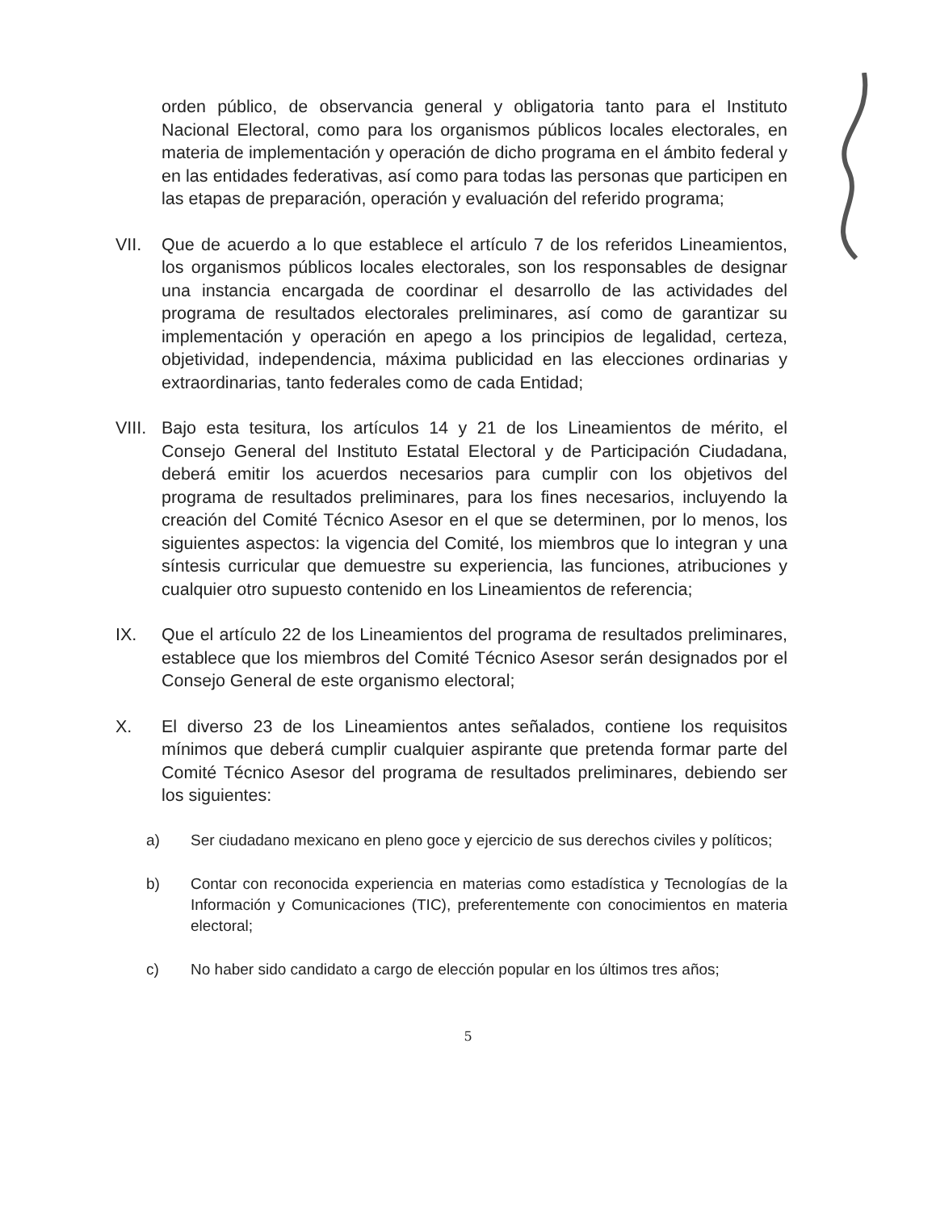orden público, de observancia general y obligatoria tanto para el Instituto Nacional Electoral, como para los organismos públicos locales electorales, en materia de implementación y operación de dicho programa en el ámbito federal y en las entidades federativas, así como para todas las personas que participen en las etapas de preparación, operación y evaluación del referido programa;
VII. Que de acuerdo a lo que establece el artículo 7 de los referidos Lineamientos, los organismos públicos locales electorales, son los responsables de designar una instancia encargada de coordinar el desarrollo de las actividades del programa de resultados electorales preliminares, así como de garantizar su implementación y operación en apego a los principios de legalidad, certeza, objetividad, independencia, máxima publicidad en las elecciones ordinarias y extraordinarias, tanto federales como de cada Entidad;
VIII.
Bajo esta tesitura, los artículos 14 y 21 de los Lineamientos de mérito, el Consejo General del Instituto Estatal Electoral y de Participación Ciudadana, deberá emitir los acuerdos necesarios para cumplir con los objetivos del programa de resultados preliminares, para los fines necesarios, incluyendo la creación del Comité Técnico Asesor en el que se determinen, por lo menos, los siguientes aspectos: la vigencia del Comité, los miembros que lo integran y una síntesis curricular que demuestre su experiencia, las funciones, atribuciones y cualquier otro supuesto contenido en los Lineamientos de referencia;
IX. Que el artículo 22 de los Lineamientos del programa de resultados preliminares, establece que los miembros del Comité Técnico Asesor serán designados por el Consejo General de este organismo electoral;
X. El diverso 23 de los Lineamientos antes señalados, contiene los requisitos mínimos que deberá cumplir cualquier aspirante que pretenda formar parte del Comité Técnico Asesor del programa de resultados preliminares, debiendo ser los siguientes:
a) Ser ciudadano mexicano en pleno goce y ejercicio de sus derechos civiles y políticos;
b) Contar con reconocida experiencia en materias como estadística y Tecnologías de la Información y Comunicaciones (TIC), preferentemente con conocimientos en materia electoral;
c) No haber sido candidato a cargo de elección popular en los últimos tres años;
5